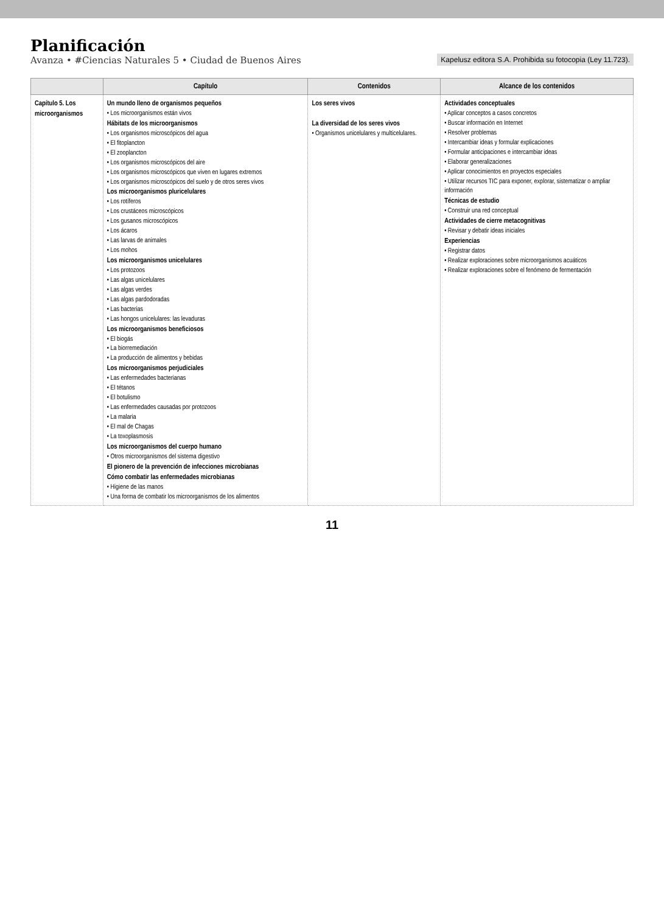Planificación
Avanza • #Ciencias Naturales 5 • Ciudad de Buenos Aires
Kapelusz editora S.A. Prohibida su fotocopia (Ley 11.723).
| | Capítulo | Contenidos | Alcance de los contenidos |
| --- | --- | --- | --- |
| Capítulo 5. Los microorganismos | Un mundo lleno de organismos pequeños • Los microorganismos están vivos Hábitats de los microorganismos • Los organismos microscópicos del agua • El fitoplancton • El zooplancton • Los organismos microscópicos del aire • Los organismos microscópicos que viven en lugares extremos • Los organismos microscópicos del suelo y de otros seres vivos Los microorganismos pluricelulares • Los rotíferos • Los crustáceos microscópicos • Los gusanos microscópicos • Los ácaros • Las larvas de animales • Los mohos Los microorganismos unicelulares • Los protozoos • Las algas unicelulares • Las algas verdes • Las algas pardodoradas • Las bacterias • Las hongos unicelulares: las levaduras Los microorganismos beneficiosos • El biogás • La biorremediación • La producción de alimentos y bebidas Los microorganismos perjudiciales • Las enfermedades bacterianas • El tétanos • El botulismo • Las enfermedades causadas por protozoos • La malaria • El mal de Chagas • La toxoplasmosis Los microorganismos del cuerpo humano • Otros microorganismos del sistema digestivo El pionero de la prevención de infecciones microbianas Cómo combatir las enfermedades microbianas • Higiene de las manos • Una forma de combatir los microorganismos de los alimentos | Los seres vivos La diversidad de los seres vivos • Organismos unicelulares y multicelulares. | Actividades conceptuales • Aplicar conceptos a casos concretos • Buscar información en Internet • Resolver problemas • Intercambiar ideas y formular explicaciones • Formular anticipaciones e intercambiar ideas • Elaborar generalizaciones • Aplicar conocimientos en proyectos especiales • Utilizar recursos TIC para exponer, explorar, sistematizar o ampliar información Técnicas de estudio • Construir una red conceptual Actividades de cierre metacognitivas • Revisar y debatir ideas iniciales Experiencias • Registrar datos • Realizar exploraciones sobre microorganismos acuáticos • Realizar exploraciones sobre el fenómeno de fermentación |
11